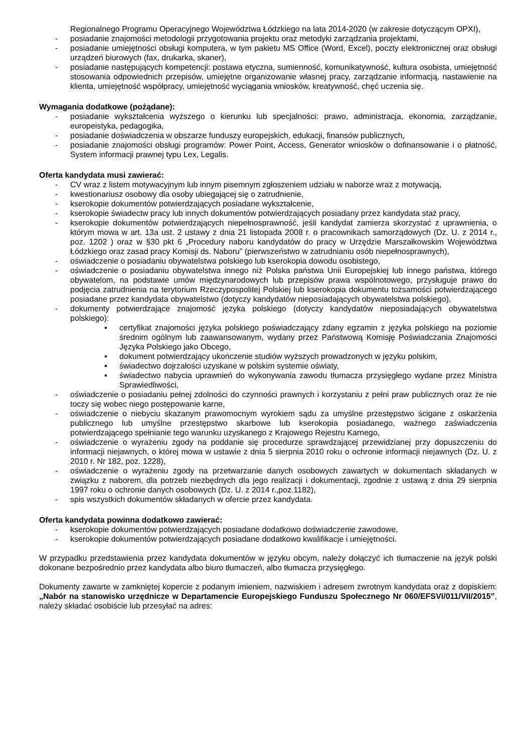Regionalnego Programu Operacyjnego Województwa Łódzkiego na lata 2014-2020 (w zakresie dotyczącym OPXI),
- posiadanie znajomości metodologii przygotowania projektu oraz metodyki zarządzania projektami,
- posiadanie umiejętności obsługi komputera, w tym pakietu MS Office (Word, Excel), poczty elektronicznej oraz obsługi urządzeń biurowych (fax, drukarka, skaner),
- posiadanie następujących kompetencji: postawa etyczna, sumienność, komunikatywność, kultura osobista, umiejętność stosowania odpowiednich przepisów, umiejętne organizowanie własnej pracy, zarządzanie informacją, nastawienie na klienta, umiejętność współpracy, umiejętność wyciągania wniosków, kreatywność, chęć uczenia się.
Wymagania dodatkowe (pożądane):
- posiadanie wykształcenia wyższego o kierunku lub specjalności: prawo, administracja, ekonomia, zarządzanie, europeistyka, pedagogika,
- posiadanie doświadczenia w obszarze funduszy europejskich, edukacji, finansów publicznych,
- posiadanie znajomości obsługi programów: Power Point, Access, Generator wniosków o dofinansowanie i o płatność, System informacji prawnej typu Lex, Legalis.
Oferta kandydata musi zawierać:
- CV wraz z listem motywacyjnym lub innym pisemnym zgłoszeniem udziału w naborze wraz z motywacją,
- kwestionariusz osobowy dla osoby ubiegającej się o zatrudnienie,
- kserokopie dokumentów potwierdzających posiadane wykształcenie,
- kserokopie świadectw pracy lub innych dokumentów potwierdzających posiadany przez kandydata staż pracy,
- kserokopie dokumentów potwierdzających niepełnosprawność, jeśli kandydat zamierza skorzystać z uprawnienia, o którym mowa w art. 13a ust. 2 ustawy z dnia 21 listopada 2008 r. o pracownikach samorządowych (Dz. U. z 2014 r., poz. 1202 ) oraz w §30 pkt 6 „Procedury naboru kandydatów do pracy w Urzędzie Marszałkowskim Województwa Łódzkiego oraz zasad pracy Komisji ds. Naboru” (pierwszeństwo w zatrudnianiu osób niepełnosprawnych),
- oświadczenie o posiadaniu obywatelstwa polskiego lub kserokopia dowodu osobistego,
- oświadczenie o posiadaniu obywatelstwa innego niż Polska państwa Unii Europejskiej lub innego państwa, którego obywatelom, na podstawie umów międzynarodowych lub przepisów prawa wspólnotowego, przysługuje prawo do podjęcia zatrudnienia na terytorium Rzeczypospolitej Polskiej lub kserokopia dokumentu tożsamości potwierdzającego posiadane przez kandydata obywatelstwo (dotyczy kandydatów nieposiadających obywatelstwa polskiego),
- dokumenty potwierdzające znajomość języka polskiego (dotyczy kandydatów nieposiadających obywatelstwa polskiego):
▪ certyfikat znajomości języka polskiego poświadczający zdany egzamin z języka polskiego na poziomie średnim ogólnym lub zaawansowanym, wydany przez Państwową Komisję Poświadczania Znajomości Języka Polskiego jako Obcego,
▪ dokument potwierdzający ukończenie studiów wyższych prowadzonych w języku polskim,
▪ świadectwo dojrzałości uzyskane w polskim systemie oświaty,
▪ świadectwo nabycia uprawnień do wykonywania zawodu tłumacza przysięgłego wydane przez Ministra Sprawiedliwości,
- oświadczenie o posiadaniu pełnej zdolności do czynności prawnych i korzystaniu z pełni praw publicznych oraz że nie toczy się wobec niego postępowanie karne,
- oświadczenie o niebyciu skazanym prawomocnym wyrokiem sądu za umyślne przestępstwo ścigane z oskarżenia publicznego lub umyślne przestępstwo skarbowe lub kserokopia posiadanego, ważnego zaświadczenia potwierdzającego spełnianie tego warunku uzyskanego z Krajowego Rejestru Karnego,
- oświadczenie o wyrażeniu zgody na poddanie się procedurze sprawdzającej przewidzianej przy dopuszczeniu do informacji niejawnych, o której mowa w ustawie z dnia 5 sierpnia 2010 roku o ochronie informacji niejawnych (Dz. U. z 2010 r. Nr 182, poz. 1228),
- oświadczenie o wyrażeniu zgody na przetwarzanie danych osobowych zawartych w dokumentach składanych w związku z naborem, dla potrzeb niezbędnych dla jego realizacji i dokumentacji, zgodnie z ustawą z dnia 29 sierpnia 1997 roku o ochronie danych osobowych (Dz. U. z 2014 r.,poz.1182),
- spis wszystkich dokumentów składanych w ofercie przez kandydata.
Oferta kandydata powinna dodatkowo zawierać:
- kserokopie dokumentów potwierdzających posiadane dodatkowo doświadczenie zawodowe,
- kserokopie dokumentów potwierdzających posiadane dodatkowo kwalifikacje i umiejętności.
W przypadku przedstawienia przez kandydata dokumentów w języku obcym, należy dołączyć ich tłumaczenie na język polski dokonane bezpośrednio przez kandydata albo biuro tłumaczeń, albo tłumacza przysięgłego.
Dokumenty zawarte w zamkniętej kopercie z podanym imieniem, nazwiskiem i adresem zwrotnym kandydata oraz z dopiskiem: „Nabór na stanowisko urzędnicze w Departamencie Europejskiego Funduszu Społecznego Nr 060/EFSVI/011/VII/2015”, należy składać osobiście lub przesyłać na adres: